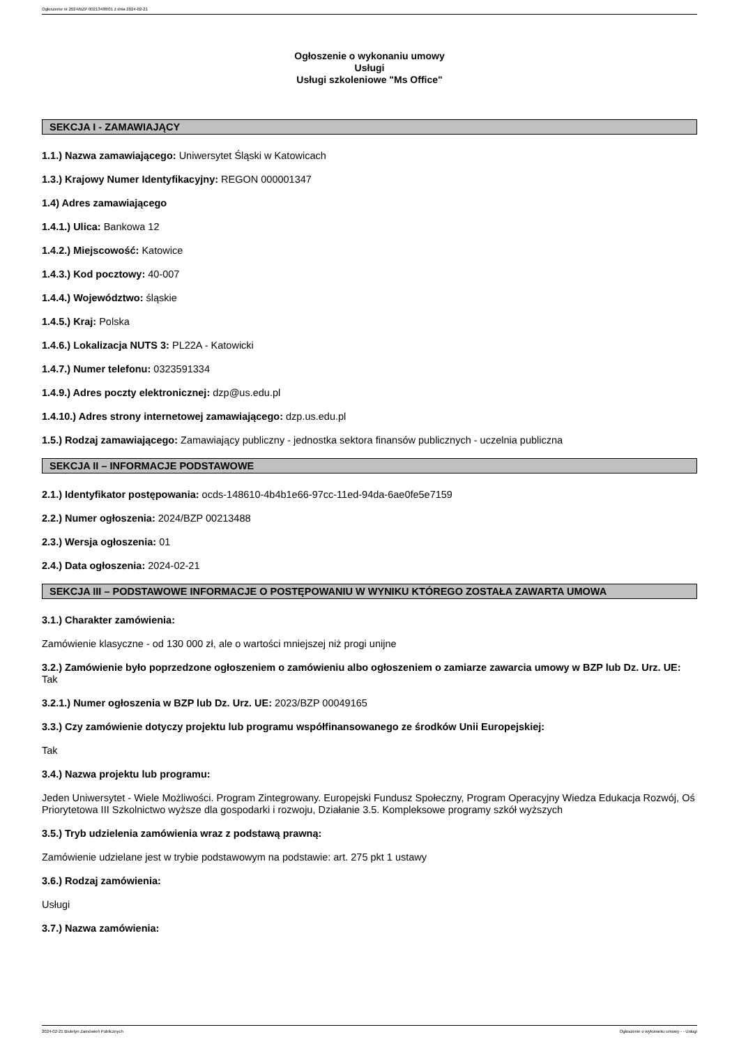Ogłoszenie nr 2024/BZP 00213488/01 z dnia 2024-02-21
Ogłoszenie o wykonaniu umowy
Usługi
Usługi szkoleniowe "Ms Office"
SEKCJA I - ZAMAWIAJĄCY
1.1.) Nazwa zamawiającego: Uniwersytet Śląski w Katowicach
1.3.) Krajowy Numer Identyfikacyjny: REGON 000001347
1.4) Adres zamawiającego
1.4.1.) Ulica: Bankowa 12
1.4.2.) Miejscowość: Katowice
1.4.3.) Kod pocztowy: 40-007
1.4.4.) Województwo: śląskie
1.4.5.) Kraj: Polska
1.4.6.) Lokalizacja NUTS 3: PL22A - Katowicki
1.4.7.) Numer telefonu: 0323591334
1.4.9.) Adres poczty elektronicznej: dzp@us.edu.pl
1.4.10.) Adres strony internetowej zamawiającego: dzp.us.edu.pl
1.5.) Rodzaj zamawiającego: Zamawiający publiczny - jednostka sektora finansów publicznych - uczelnia publiczna
SEKCJA II – INFORMACJE PODSTAWOWE
2.1.) Identyfikator postępowania: ocds-148610-4b4b1e66-97cc-11ed-94da-6ae0fe5e7159
2.2.) Numer ogłoszenia: 2024/BZP 00213488
2.3.) Wersja ogłoszenia: 01
2.4.) Data ogłoszenia: 2024-02-21
SEKCJA III – PODSTAWOWE INFORMACJE O POSTĘPOWANIU W WYNIKU KTÓREGO ZOSTAŁA ZAWARTA UMOWA
3.1.) Charakter zamówienia:
Zamówienie klasyczne - od 130 000 zł, ale o wartości mniejszej niż progi unijne
3.2.) Zamówienie było poprzedzone ogłoszeniem o zamówieniu albo ogłoszeniem o zamiarze zawarcia umowy w BZP lub Dz. Urz. UE: Tak
3.2.1.) Numer ogłoszenia w BZP lub Dz. Urz. UE: 2023/BZP 00049165
3.3.) Czy zamówienie dotyczy projektu lub programu współfinansowanego ze środków Unii Europejskiej:
Tak
3.4.) Nazwa projektu lub programu:
Jeden Uniwersytet - Wiele Możliwości. Program Zintegrowany. Europejski Fundusz Społeczny, Program Operacyjny Wiedza Edukacja Rozwój, Oś Priorytetowa III Szkolnictwo wyższe dla gospodarki i rozwoju, Działanie 3.5. Kompleksowe programy szkół wyższych
3.5.) Tryb udzielenia zamówienia wraz z podstawą prawną:
Zamówienie udzielane jest w trybie podstawowym na podstawie: art. 275 pkt 1 ustawy
3.6.) Rodzaj zamówienia:
Usługi
3.7.) Nazwa zamówienia:
2024-02-21 Biuletyn Zamówień Publicznych Ogłoszenie o wykonaniu umowy - - Usługi